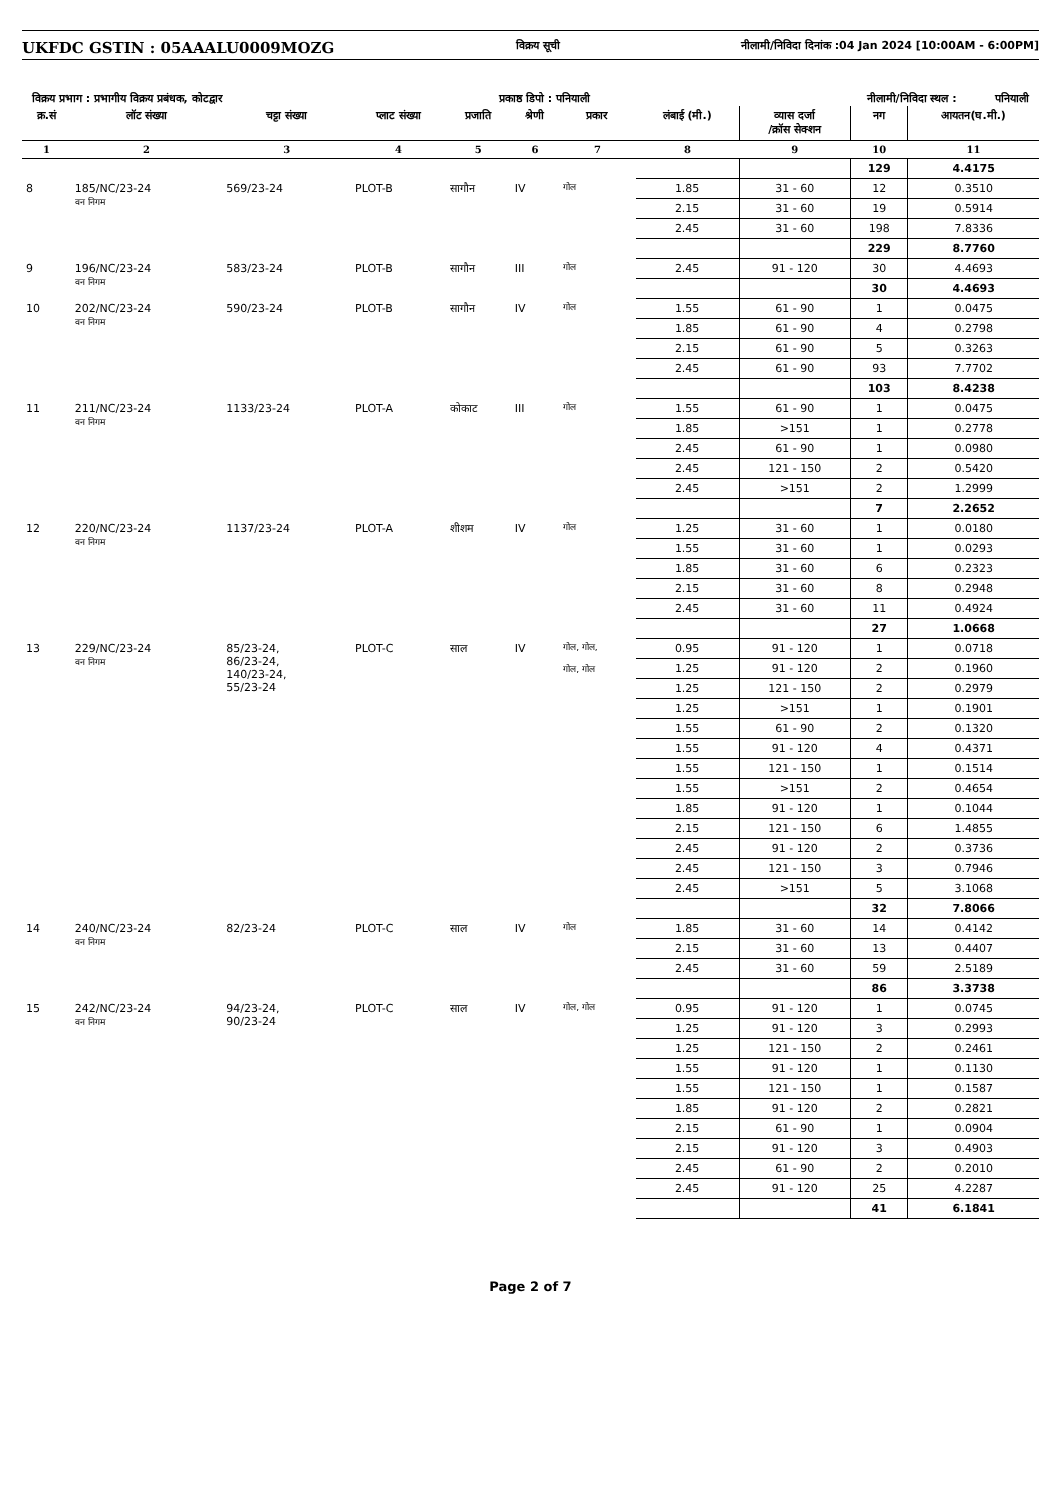UKFDC GSTIN : 05AAALU0009MOZG विक्रय सूची नीलामी/निविदा दिनांक :04 Jan 2024 [10:00AM - 6:00PM]
विक्रय प्रभाग : प्रभागीय विक्रय प्रबंधक, कोटद्वार प्रकाष्ठ डिपो : पनियाली नीलामी/निविदा स्थल : पनियाली
| क्र.सं | लॉट संख्या | चट्टा संख्या | प्लाट संख्या | प्रजाति | श्रेणी | प्रकार | लंबाई (मी.) | व्यास दर्जा /क्रॉस सेक्शन | नग | आयतन(घ.मी.) |
| --- | --- | --- | --- | --- | --- | --- | --- | --- | --- | --- |
| 1 | 2 | 3 | 4 | 5 | 6 | 7 | 8 | 9 | 10 | 11 |
| | | | | | | | | | 129 | 4.4175 |
| 8 | 185/NC/23-24 वन निगम | 569/23-24 | PLOT-B | सागौन | IV | गोल | 1.85 | 31 - 60 | 12 | 0.3510 |
| | | | | | | | 2.15 | 31 - 60 | 19 | 0.5914 |
| | | | | | | | 2.45 | 31 - 60 | 198 | 7.8336 |
| | | | | | | | | | 229 | 8.7760 |
| 9 | 196/NC/23-24 वन निगम | 583/23-24 | PLOT-B | सागौन | III | गोल | 2.45 | 91 - 120 | 30 | 4.4693 |
| | | | | | | | | | 30 | 4.4693 |
| 10 | 202/NC/23-24 वन निगम | 590/23-24 | PLOT-B | सागौन | IV | गोल | 1.55 | 61 - 90 | 1 | 0.0475 |
| | | | | | | | 1.85 | 61 - 90 | 4 | 0.2798 |
| | | | | | | | 2.15 | 61 - 90 | 5 | 0.3263 |
| | | | | | | | 2.45 | 61 - 90 | 93 | 7.7702 |
| | | | | | | | | | 103 | 8.4238 |
| 11 | 211/NC/23-24 वन निगम | 1133/23-24 | PLOT-A | कोकाट | III | गोल | 1.55 | 61 - 90 | 1 | 0.0475 |
| | | | | | | | 1.85 | >151 | 1 | 0.2778 |
| | | | | | | | 2.45 | 61 - 90 | 1 | 0.0980 |
| | | | | | | | 2.45 | 121 - 150 | 2 | 0.5420 |
| | | | | | | | 2.45 | >151 | 2 | 1.2999 |
| | | | | | | | | | 7 | 2.2652 |
| 12 | 220/NC/23-24 वन निगम | 1137/23-24 | PLOT-A | शीशम | IV | गोल | 1.25 | 31 - 60 | 1 | 0.0180 |
| | | | | | | | 1.55 | 31 - 60 | 1 | 0.0293 |
| | | | | | | | 1.85 | 31 - 60 | 6 | 0.2323 |
| | | | | | | | 2.15 | 31 - 60 | 8 | 0.2948 |
| | | | | | | | 2.45 | 31 - 60 | 11 | 0.4924 |
| | | | | | | | | | 27 | 1.0668 |
| 13 | 229/NC/23-24 वन निगम | 85/23-24, 86/23-24, 140/23-24, 55/23-24 | PLOT-C | साल | IV | गोल, गोल, गोल, गोल | 0.95 | 91 - 120 | 1 | 0.0718 |
| | | | | | | | 1.25 | 91 - 120 | 2 | 0.1960 |
| | | | | | | | 1.25 | 121 - 150 | 2 | 0.2979 |
| | | | | | | | 1.25 | >151 | 1 | 0.1901 |
| | | | | | | | 1.55 | 61 - 90 | 2 | 0.1320 |
| | | | | | | | 1.55 | 91 - 120 | 4 | 0.4371 |
| | | | | | | | 1.55 | 121 - 150 | 1 | 0.1514 |
| | | | | | | | 1.55 | >151 | 2 | 0.4654 |
| | | | | | | | 1.85 | 91 - 120 | 1 | 0.1044 |
| | | | | | | | 2.15 | 121 - 150 | 6 | 1.4855 |
| | | | | | | | 2.45 | 91 - 120 | 2 | 0.3736 |
| | | | | | | | 2.45 | 121 - 150 | 3 | 0.7946 |
| | | | | | | | 2.45 | >151 | 5 | 3.1068 |
| | | | | | | | | | 32 | 7.8066 |
| 14 | 240/NC/23-24 वन निगम | 82/23-24 | PLOT-C | साल | IV | गोल | 1.85 | 31 - 60 | 14 | 0.4142 |
| | | | | | | | 2.15 | 31 - 60 | 13 | 0.4407 |
| | | | | | | | 2.45 | 31 - 60 | 59 | 2.5189 |
| | | | | | | | | | 86 | 3.3738 |
| 15 | 242/NC/23-24 वन निगम | 94/23-24, 90/23-24 | PLOT-C | साल | IV | गोल, गोल | 0.95 | 91 - 120 | 1 | 0.0745 |
| | | | | | | | 1.25 | 91 - 120 | 3 | 0.2993 |
| | | | | | | | 1.25 | 121 - 150 | 2 | 0.2461 |
| | | | | | | | 1.55 | 91 - 120 | 1 | 0.1130 |
| | | | | | | | 1.55 | 121 - 150 | 1 | 0.1587 |
| | | | | | | | 1.85 | 91 - 120 | 2 | 0.2821 |
| | | | | | | | 2.15 | 61 - 90 | 1 | 0.0904 |
| | | | | | | | 2.15 | 91 - 120 | 3 | 0.4903 |
| | | | | | | | 2.45 | 61 - 90 | 2 | 0.2010 |
| | | | | | | | 2.45 | 91 - 120 | 25 | 4.2287 |
| | | | | | | | | | 41 | 6.1841 |
Page 2 of 7